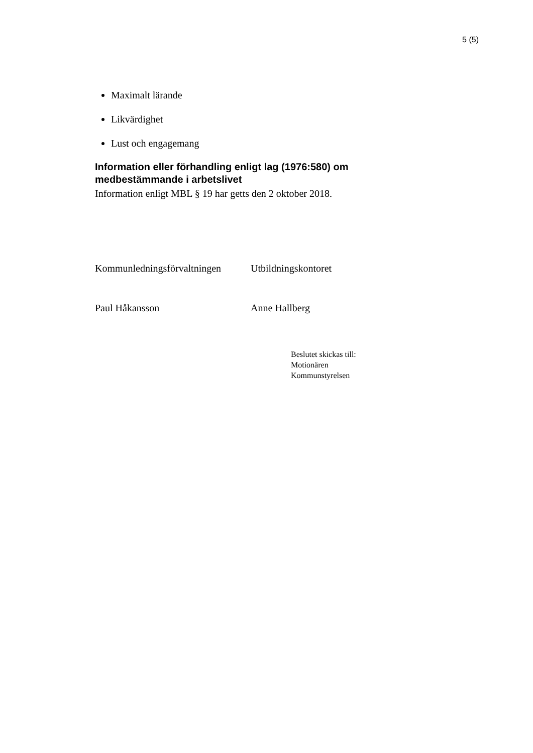5 (5)
Maximalt lärande
Likvärdighet
Lust och engagemang
Information eller förhandling enligt lag (1976:580) om medbestämmande i arbetslivet
Information enligt MBL § 19 har getts den 2 oktober 2018.
Kommunledningsförvaltningen Utbildningskontoret
Paul Håkansson Anne Hallberg
Beslutet skickas till:
Motionären
Kommunstyrelsen